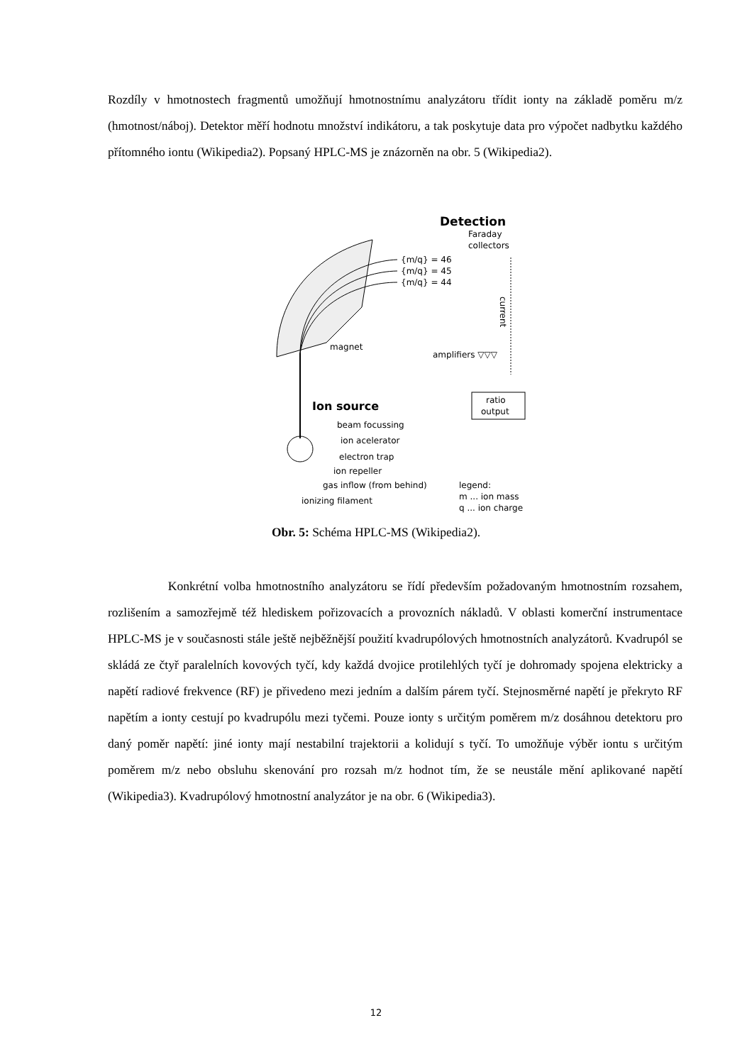Rozdíly v hmotnostech fragmentů umožňují hmotnostnímu analyzátoru třídit ionty na základě poměru m/z (hmotnost/náboj). Detektor měří hodnotu množství indikátoru, a tak poskytuje data pro výpočet nadbytku každého přítomného iontu (Wikipedia2). Popsaný HPLC-MS je znázorněn na obr. 5 (Wikipedia2).
Detection
Faraday
collectors
{m/q} = 46
{m/q} = 45
{m/q} = 44
current
magnet
amplifiers ▽▽▽
ratio
output
Ion source
beam focussing
ion acelerator
electron trap
ion repeller
gas inflow (from behind)
ionizing filament
legend:
m ... ion mass
q ... ion charge
Obr. 5: Schéma HPLC-MS (Wikipedia2).
Konkrétní volba hmotnostního analyzátoru se řídí především požadovaným hmotnostním rozsahem, rozlišením a samozřejmě též hlediskem pořizovacích a provozních nákladů. V oblasti komerční instrumentace HPLC-MS je v současnosti stále ještě nejběžnější použití kvadrupólových hmotnostních analyzátorů. Kvadrupól se skládá ze čtyř paralelních kovových tyčí, kdy každá dvojice protilehlých tyčí je dohromady spojena elektricky a napětí radiové frekvence (RF) je přivedeno mezi jedním a dalším párem tyčí. Stejnosměrné napětí je překryto RF napětím a ionty cestují po kvadrupólu mezi tyčemi. Pouze ionty s určitým poměrem m/z dosáhnou detektoru pro daný poměr napětí: jiné ionty mají nestabilní trajektorii a kolidují s tyčí. To umožňuje výběr iontu s určitým poměrem m/z nebo obsluhu skenování pro rozsah m/z hodnot tím, že se neustále mění aplikované napětí (Wikipedia3). Kvadrupólový hmotnostní analyzátor je na obr. 6 (Wikipedia3).
12